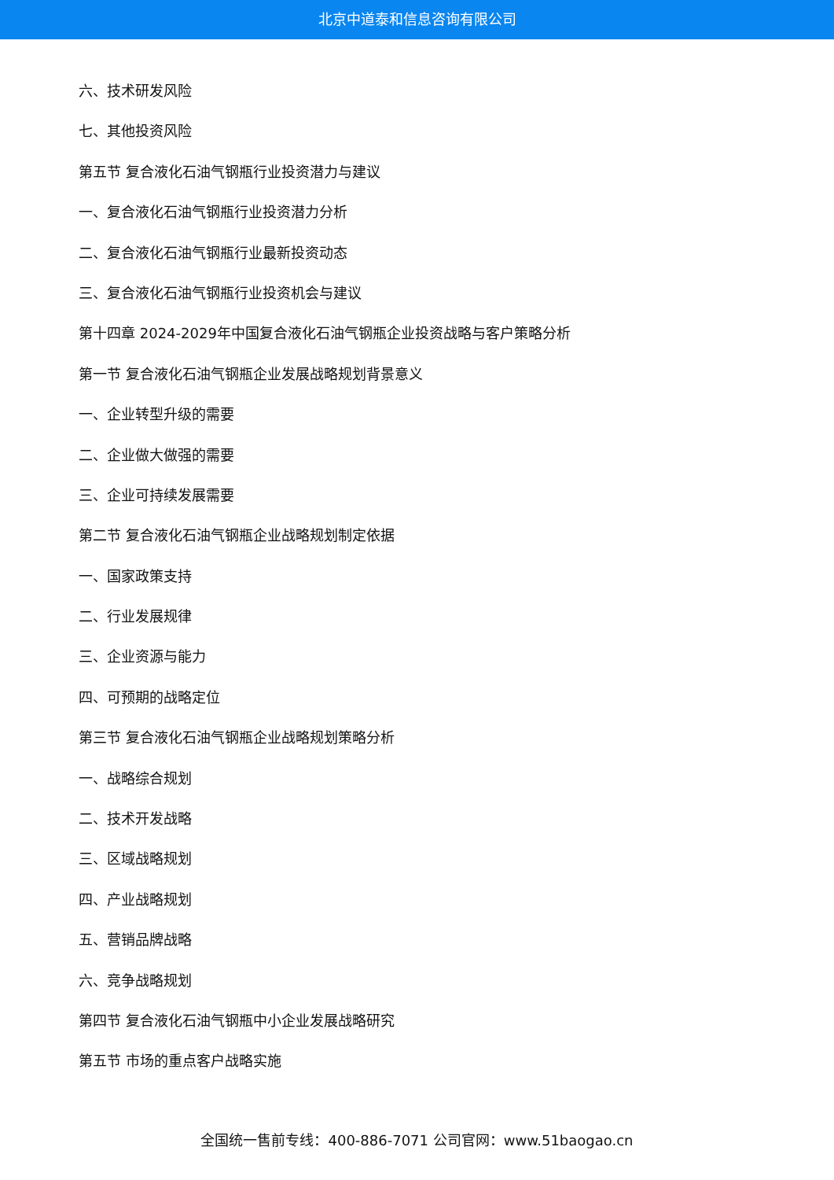北京中道泰和信息咨询有限公司
六、技术研发风险
七、其他投资风险
第五节 复合液化石油气钢瓶行业投资潜力与建议
一、复合液化石油气钢瓶行业投资潜力分析
二、复合液化石油气钢瓶行业最新投资动态
三、复合液化石油气钢瓶行业投资机会与建议
第十四章 2024-2029年中国复合液化石油气钢瓶企业投资战略与客户策略分析
第一节 复合液化石油气钢瓶企业发展战略规划背景意义
一、企业转型升级的需要
二、企业做大做强的需要
三、企业可持续发展需要
第二节 复合液化石油气钢瓶企业战略规划制定依据
一、国家政策支持
二、行业发展规律
三、企业资源与能力
四、可预期的战略定位
第三节 复合液化石油气钢瓶企业战略规划策略分析
一、战略综合规划
二、技术开发战略
三、区域战略规划
四、产业战略规划
五、营销品牌战略
六、竞争战略规划
第四节 复合液化石油气钢瓶中小企业发展战略研究
第五节 市场的重点客户战略实施
全国统一售前专线：400-886-7071 公司官网：www.51baogao.cn